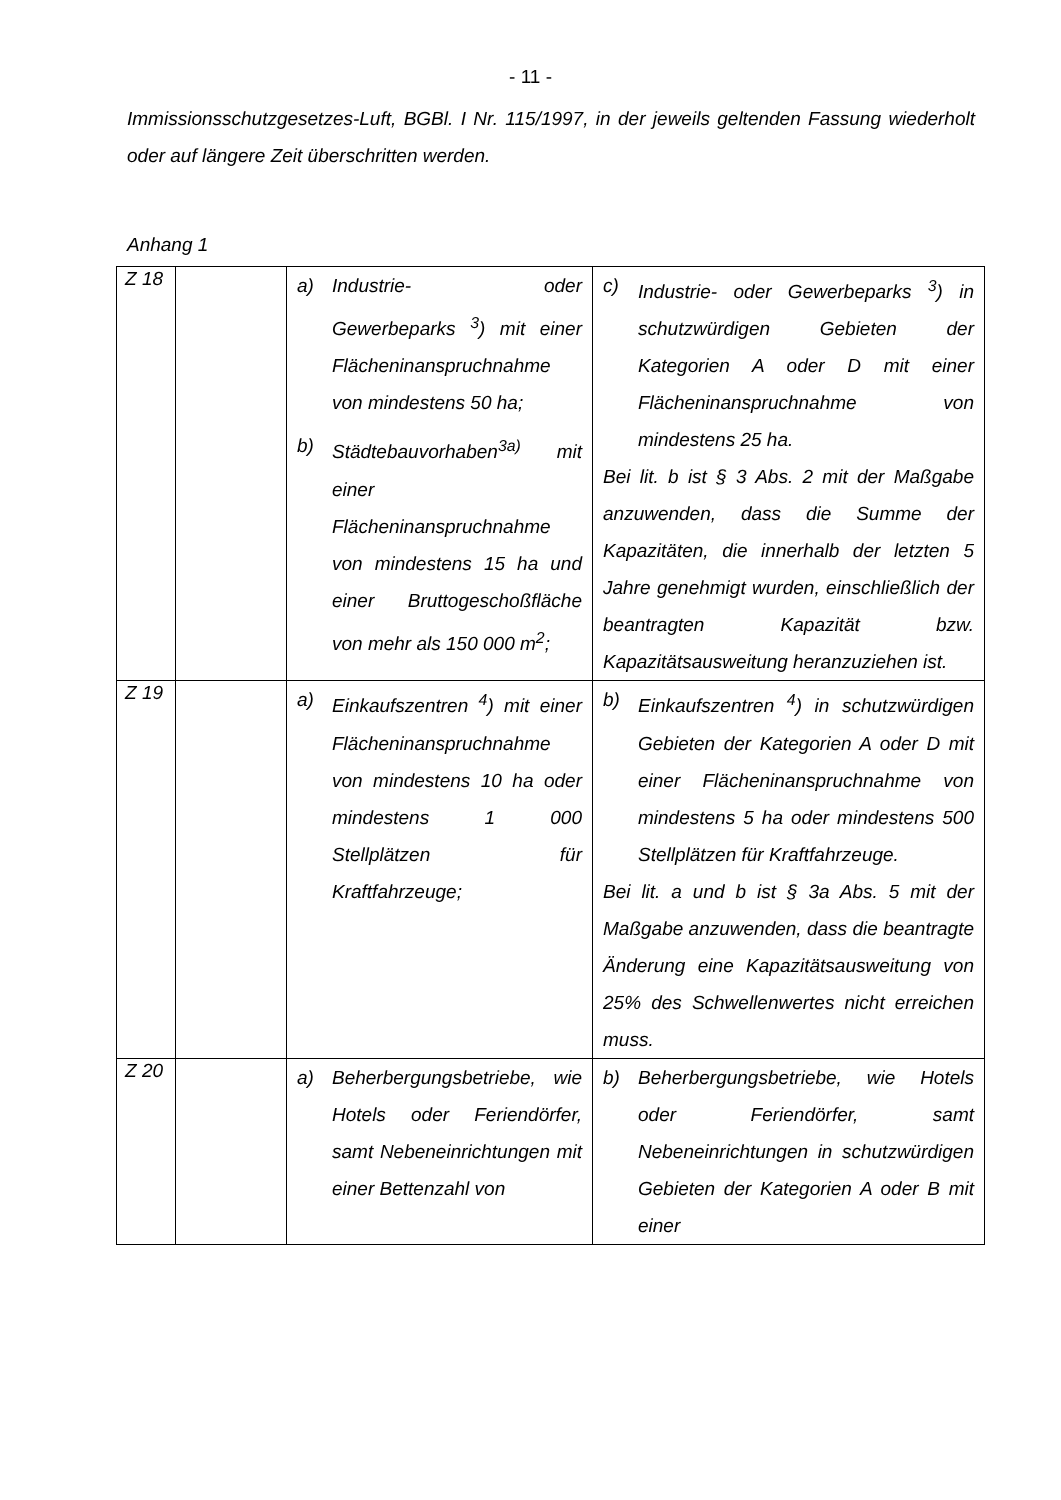- 11 -
Immissionsschutzgesetzes-Luft, BGBl. I Nr. 115/1997, in der jeweils geltenden Fassung wiederholt oder auf längere Zeit überschritten werden.
Anhang 1
| Z 18 | | a) Industrie- oder Gewerbeparks <sup>3</sup>) mit einer Flächeninanspruchnahme von mindestens 50 ha; b) Städtebauvorhaben<sup>3a)</sup> mit einer Flächeninanspruchnahme von mindestens 15 ha und einer Bruttogeschoßfläche von mehr als 150 000 m<sup>2</sup>; | c) Industrie- oder Gewerbeparks <sup>3</sup>) in schutzwürdigen Gebieten der Kategorien A oder D mit einer Flächeninanspruchnahme von mindestens 25 ha. Bei lit. b ist § 3 Abs. 2 mit der Maßgabe anzuwenden, dass die Summe der Kapazitäten, die innerhalb der letzten 5 Jahre genehmigt wurden, einschließlich der beantragten Kapazität bzw. Kapazitätsausweitung heranzuziehen ist. |
| Z 19 | | a) Einkaufszentren <sup>4</sup>) mit einer Flächeninanspruchnahme von mindestens 10 ha oder mindestens 1 000 Stellplätzen für Kraftfahrzeuge; | b) Einkaufszentren <sup>4</sup>) in schutzwürdigen Gebieten der Kategorien A oder D mit einer Flächeninanspruchnahme von mindestens 5 ha oder mindestens 500 Stellplätzen für Kraftfahrzeuge. Bei lit. a und b ist § 3a Abs. 5 mit der Maßgabe anzuwenden, dass die beantragte Änderung eine Kapazitätsausweitung von 25% des Schwellenwertes nicht erreichen muss. |
| Z 20 | | a) Beherbergungsbetriebe, wie Hotels oder Feriendörfer, samt Nebeneinrichtungen mit einer Bettenzahl von | b) Beherbergungsbetriebe, wie Hotels oder Feriendörfer, samt Nebeneinrichtungen in schutzwürdigen Gebieten der Kategorien A oder B mit einer |